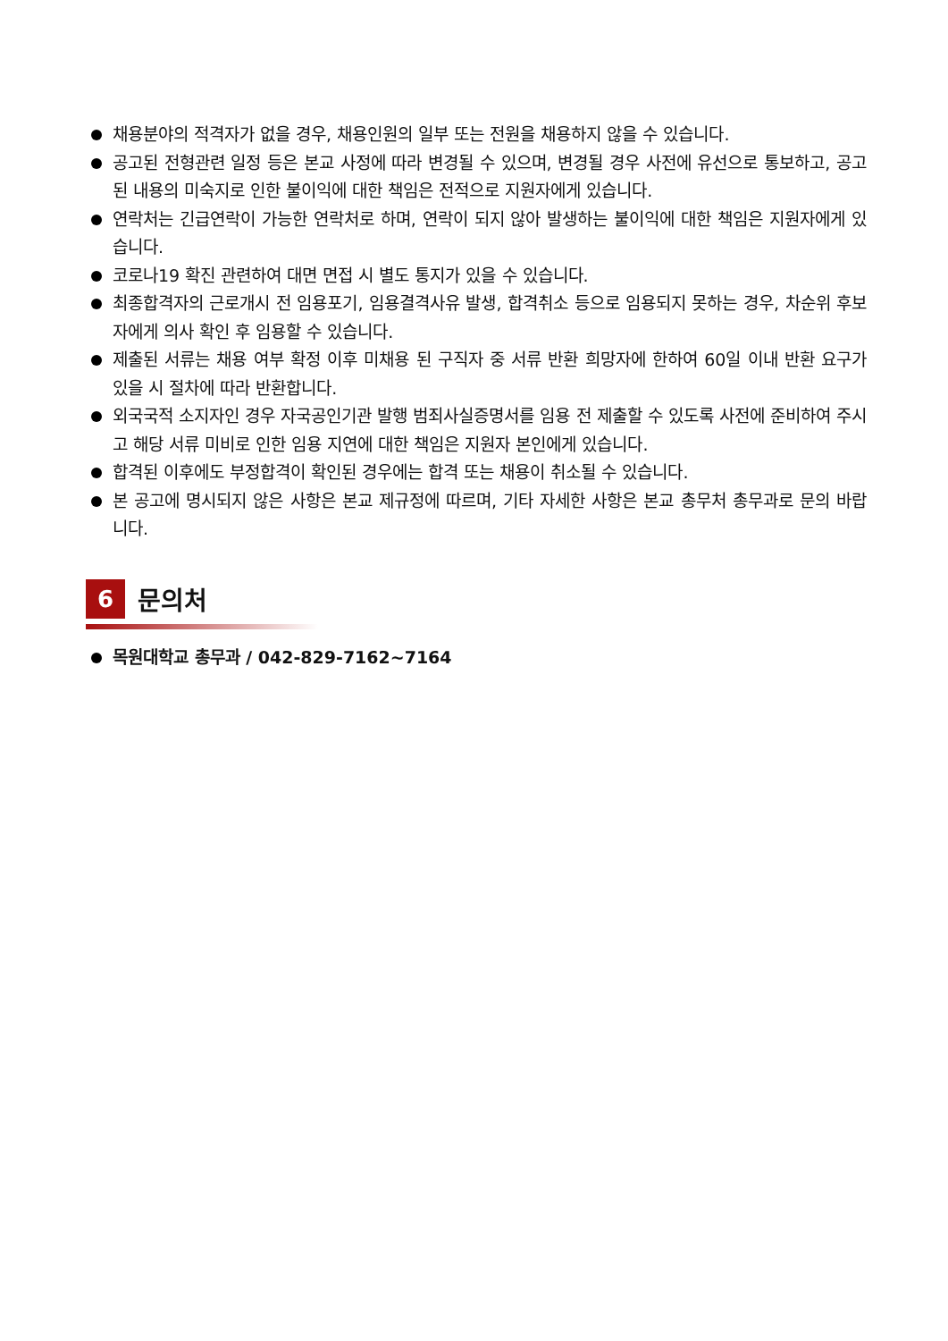채용분야의 적격자가 없을 경우, 채용인원의 일부 또는 전원을 채용하지 않을 수 있습니다.
공고된 전형관련 일정 등은 본교 사정에 따라 변경될 수 있으며, 변경될 경우 사전에 유선으로 통보하고, 공고된 내용의 미숙지로 인한 불이익에 대한 책임은 전적으로 지원자에게 있습니다.
연락처는 긴급연락이 가능한 연락처로 하며, 연락이 되지 않아 발생하는 불이익에 대한 책임은 지원자에게 있습니다.
코로나19 확진 관련하여 대면 면접 시 별도 통지가 있을 수 있습니다.
최종합격자의 근로개시 전 임용포기, 임용결격사유 발생, 합격취소 등으로 임용되지 못하는 경우, 차순위 후보자에게 의사 확인 후 임용할 수 있습니다.
제출된 서류는 채용 여부 확정 이후 미채용 된 구직자 중 서류 반환 희망자에 한하여 60일 이내 반환 요구가 있을 시 절차에 따라 반환합니다.
외국국적 소지자인 경우 자국공인기관 발행 범죄사실증명서를 임용 전 제출할 수 있도록 사전에 준비하여 주시고 해당 서류 미비로 인한 임용 지연에 대한 책임은 지원자 본인에게 있습니다.
합격된 이후에도 부정합격이 확인된 경우에는 합격 또는 채용이 취소될 수 있습니다.
본 공고에 명시되지 않은 사항은 본교 제규정에 따르며, 기타 자세한 사항은 본교 총무처 총무과로 문의 바랍니다.
6
문의처
목원대학교 총무과 / 042-829-7162~7164